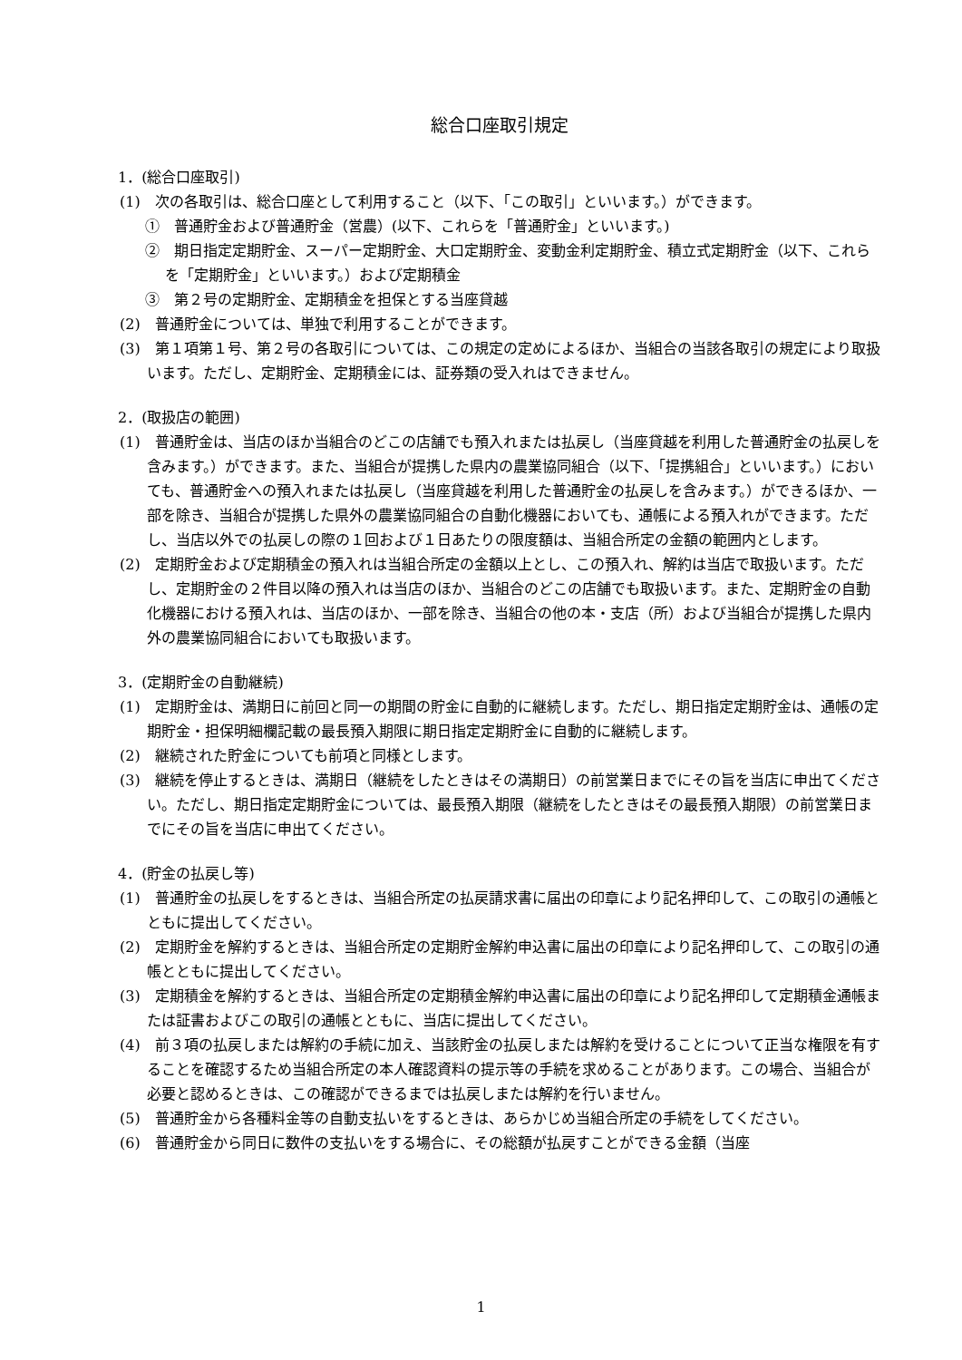総合口座取引規定
1．(総合口座取引)
(1)　次の各取引は、総合口座として利用すること（以下、「この取引」といいます。）ができます。
①　普通貯金および普通貯金（営農）(以下、これらを「普通貯金」といいます。)
②　期日指定定期貯金、スーパー定期貯金、大口定期貯金、変動金利定期貯金、積立式定期貯金（以下、これらを「定期貯金」といいます。）および定期積金
③　第２号の定期貯金、定期積金を担保とする当座貸越
(2)　普通貯金については、単独で利用することができます。
(3)　第１項第１号、第２号の各取引については、この規定の定めによるほか、当組合の当該各取引の規定により取扱います。ただし、定期貯金、定期積金には、証券類の受入れはできません。
2．(取扱店の範囲)
(1)　普通貯金は、当店のほか当組合のどこの店舗でも預入れまたは払戻し（当座貸越を利用した普通貯金の払戻しを含みます。）ができます。また、当組合が提携した県内の農業協同組合（以下、「提携組合」といいます。）においても、普通貯金への預入れまたは払戻し（当座貸越を利用した普通貯金の払戻しを含みます。）ができるほか、一部を除き、当組合が提携した県外の農業協同組合の自動化機器においても、通帳による預入れができます。ただし、当店以外での払戻しの際の１回および１日あたりの限度額は、当組合所定の金額の範囲内とします。
(2)　定期貯金および定期積金の預入れは当組合所定の金額以上とし、この預入れ、解約は当店で取扱います。ただし、定期貯金の２件目以降の預入れは当店のほか、当組合のどこの店舗でも取扱います。また、定期貯金の自動化機器における預入れは、当店のほか、一部を除き、当組合の他の本・支店（所）および当組合が提携した県内外の農業協同組合においても取扱います。
3．(定期貯金の自動継続)
(1)　定期貯金は、満期日に前回と同一の期間の貯金に自動的に継続します。ただし、期日指定定期貯金は、通帳の定期貯金・担保明細欄記載の最長預入期限に期日指定定期貯金に自動的に継続します。
(2)　継続された貯金についても前項と同様とします。
(3)　継続を停止するときは、満期日（継続をしたときはその満期日）の前営業日までにその旨を当店に申出てください。ただし、期日指定定期貯金については、最長預入期限（継続をしたときはその最長預入期限）の前営業日までにその旨を当店に申出てください。
4．(貯金の払戻し等)
(1)　普通貯金の払戻しをするときは、当組合所定の払戻請求書に届出の印章により記名押印して、この取引の通帳とともに提出してください。
(2)　定期貯金を解約するときは、当組合所定の定期貯金解約申込書に届出の印章により記名押印して、この取引の通帳とともに提出してください。
(3)　定期積金を解約するときは、当組合所定の定期積金解約申込書に届出の印章により記名押印して定期積金通帳または証書およびこの取引の通帳とともに、当店に提出してください。
(4)　前３項の払戻しまたは解約の手続に加え、当該貯金の払戻しまたは解約を受けることについて正当な権限を有することを確認するため当組合所定の本人確認資料の提示等の手続を求めることがあります。この場合、当組合が必要と認めるときは、この確認ができるまでは払戻しまたは解約を行いません。
(5)　普通貯金から各種料金等の自動支払いをするときは、あらかじめ当組合所定の手続をしてください。
(6)　普通貯金から同日に数件の支払いをする場合に、その総額が払戻すことができる金額（当座
1